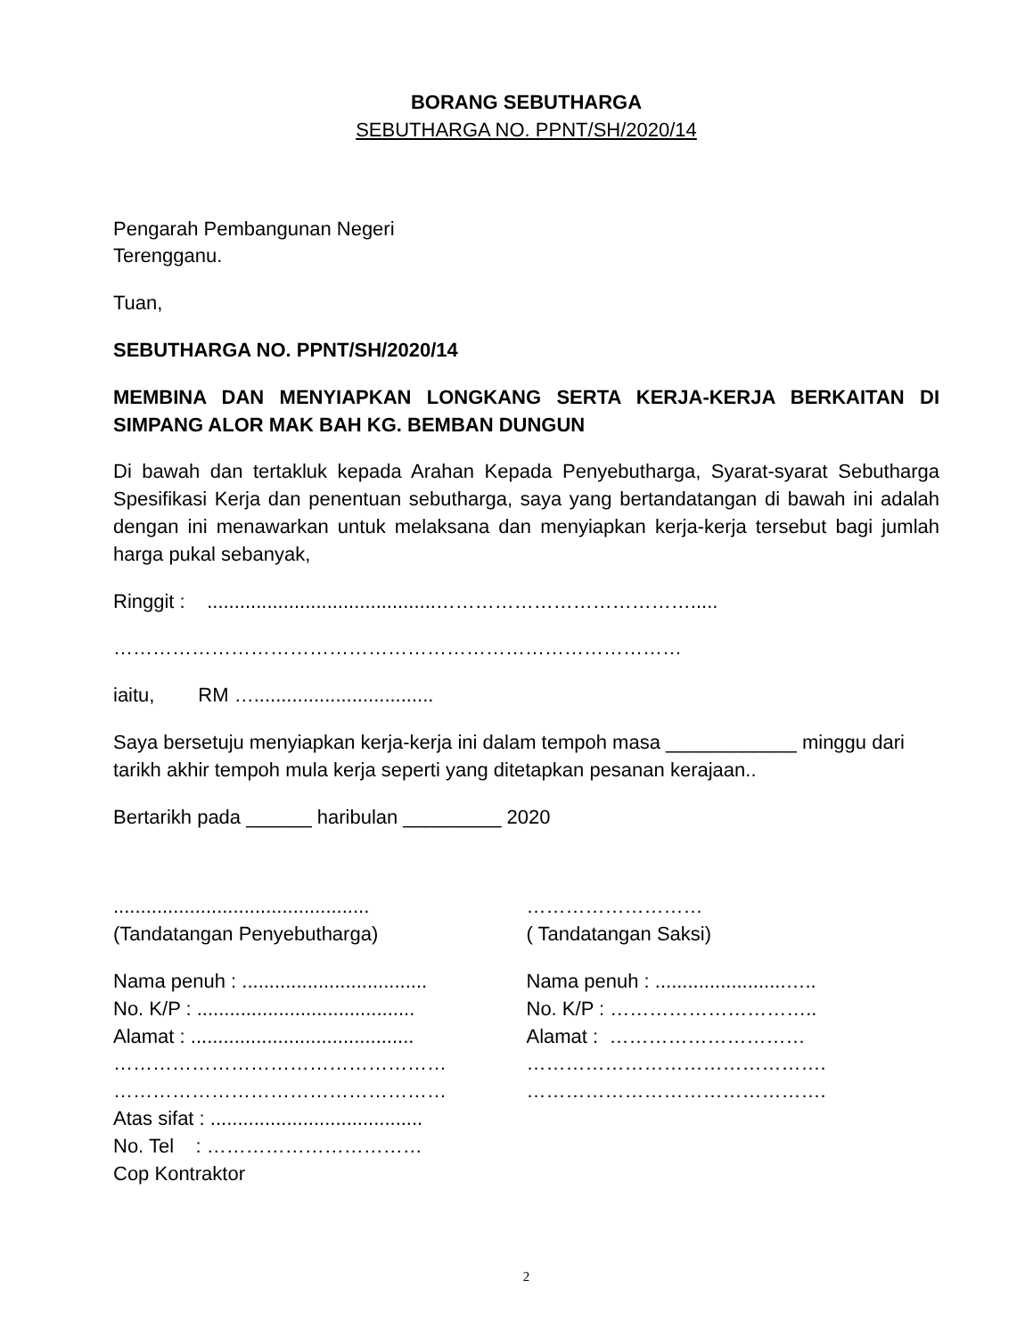BORANG SEBUTHARGA
SEBUTHARGA NO. PPNT/SH/2020/14
Pengarah Pembangunan Negeri
Terengganu.
Tuan,
SEBUTHARGA NO. PPNT/SH/2020/14
MEMBINA DAN MENYIAPKAN LONGKANG SERTA KERJA-KERJA BERKAITAN DI SIMPANG ALOR MAK BAH KG. BEMBAN DUNGUN
Di bawah dan tertakluk kepada Arahan Kepada Penyebutharga, Syarat-syarat Sebutharga Spesifikasi Kerja dan penentuan sebutharga, saya yang bertandatangan di bawah ini adalah dengan ini menawarkan untuk melaksana dan menyiapkan kerja-kerja tersebut bagi jumlah harga pukal sebanyak,
Ringgit : ..........................................………………………………….....
……………………………………………………………………………
iaitu, RM ….................................
Saya bersetuju menyiapkan kerja-kerja ini dalam tempoh masa ____________ minggu dari tarikh akhir tempoh mula kerja seperti yang ditetapkan pesanan kerajaan..
Bertarikh pada ______ haribulan _________ 2020
...............................................
(Tandatangan Penyebutharga)
Nama penuh : ..................................
No. K/P : ........................................
Alamat : .........................................
……………………………………………
……………………………………………
Atas sifat : .......................................
No. Tel : ……………………………
Cop Kontraktor
………………………
( Tandatangan Saksi)
Nama penuh : ........................…..
No. K/P : …………………………..
Alamat : …………………………
……………………………………….
……………………………………….
2